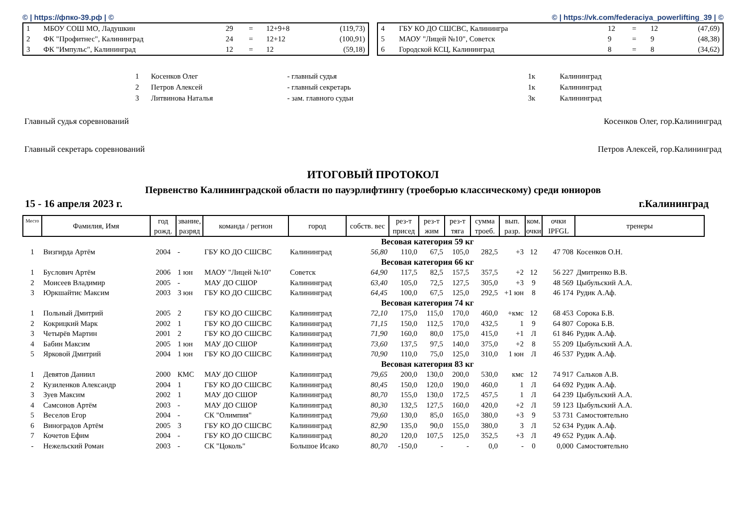© | https://фпко-39.рф | © © | https://vk.com/federaciya_powerlifting_39 | ©
| 1 | МБОУ СОШ МО, Ладушкин | 29 | = | 12+9+8 | (119,73) |
| 2 | ФК "Профитнес", Калининград | 24 | = | 12+12 | (100,91) |
| 3 | ФК "Импульс", Калининград | 12 | = | 12 | (59,18) |
| 4 | ГБУ КО ДО СШСВС, Калинингра | 12 | = | 12 | (47,69) |
| 5 | МАОУ "Лицей №10", Советск | 9 | = | 9 | (48,38) |
| 6 | Городской КСЦ, Калининград | 8 | = | 8 | (34,62) |
| 1 | Косенков Олег | - главный судья | 1к | Калининград |
| 2 | Петров Алексей | - главный секретарь | 1к | Калининград |
| 3 | Литвинова Наталья | - зам. главного судьи | 3к | Калининград |
Главный судья соревнований Косенков Олег, гор.Калининград
Главный секретарь соревнований Петров Алексей, гор.Калининград
ИТОГОВЫЙ ПРОТОКОЛ
Первенство Калининградской области по пауэрлифтингу (троеборью классическому) среди юниоров
15 - 16 апреля 2023 г. г.Калининград
| Место | Фамилия, Имя | год рожд. | звание, разряд | команда / регион | город | собств. вес | рез-т присед | рез-т жим | рез-т тяга | сумма троеб. | вып. разр. | ком. очки | очки IPFGL | тренеры |
| --- | --- | --- | --- | --- | --- | --- | --- | --- | --- | --- | --- | --- | --- | --- |
| Весовая категория 59 кг | | | | | | | | | | | | | | |
| 1 | Визгирда Артём | 2004 | - | ГБУ КО ДО СШСВС | Калининград | 56,80 | 110,0 | 67,5 | 105,0 | 282,5 | +3 | 12 | 47 708 | Косенков О.Н. |
| Весовая категория 66 кг | | | | | | | | | | | | | | |
| 1 | Буслович Артём | 2006 | 1 юн | МАОУ "Лицей №10" | Советск | 64,90 | 117,5 | 82,5 | 157,5 | 357,5 | +2 | 12 | 56 227 | Дмитренко В.В. |
| 2 | Моисеев Владимир | 2005 | - | МАУ ДО СШОР | Калининград | 63,40 | 105,0 | 72,5 | 127,5 | 305,0 | +3 | 9 | 48 569 | Цыбульский А.А. |
| 3 | Юркшайтис Максим | 2003 | 3 юн | ГБУ КО ДО СШСВС | Калининград | 64,45 | 100,0 | 67,5 | 125,0 | 292,5 | +1 юн | 8 | 46 174 | Рудик А.Аф. |
| Весовая категория 74 кг | | | | | | | | | | | | | | |
| 1 | Польный Дмитрий | 2005 | 2 | ГБУ КО ДО СШСВС | Калининград | 72,10 | 175,0 | 115,0 | 170,0 | 460,0 | +кмс | 12 | 68 453 | Сорока Б.В. |
| 2 | Кокрицкий Марк | 2002 | 1 | ГБУ КО ДО СШСВС | Калининград | 71,15 | 150,0 | 112,5 | 170,0 | 432,5 | 1 | 9 | 64 807 | Сорока Б.В. |
| 3 | Четырёв Мартин | 2001 | 2 | ГБУ КО ДО СШСВС | Калининград | 71,90 | 160,0 | 80,0 | 175,0 | 415,0 | +1 | Л | 61 846 | Рудик А.Аф. |
| 4 | Бабин Максим | 2005 | 1 юн | МАУ ДО СШОР | Калининград | 73,60 | 137,5 | 97,5 | 140,0 | 375,0 | +2 | 8 | 55 209 | Цыбульский А.А. |
| 5 | Ярковой Дмитрий | 2004 | 1 юн | ГБУ КО ДО СШСВС | Калининград | 70,90 | 110,0 | 75,0 | 125,0 | 310,0 | 1 юн | Л | 46 537 | Рудик А.Аф. |
| Весовая категория 83 кг | | | | | | | | | | | | | | |
| 1 | Девятов Даниил | 2000 | КМС | МАУ ДО СШОР | Калининград | 79,65 | 200,0 | 130,0 | 200,0 | 530,0 | кмс | 12 | 74 917 | Сальков А.В. |
| 2 | Кузиленков Александр | 2004 | 1 | ГБУ КО ДО СШСВС | Калининград | 80,45 | 150,0 | 120,0 | 190,0 | 460,0 | 1 | Л | 64 692 | Рудик А.Аф. |
| 3 | Зуев Максим | 2002 | 1 | МАУ ДО СШОР | Калининград | 80,70 | 155,0 | 130,0 | 172,5 | 457,5 | 1 | Л | 64 239 | Цыбульский А.А. |
| 4 | Самсонов Артём | 2003 | - | МАУ ДО СШОР | Калининград | 80,30 | 132,5 | 127,5 | 160,0 | 420,0 | +2 | Л | 59 123 | Цыбульский А.А. |
| 5 | Веселов Егор | 2004 | - | СК "Олимпия" | Калининград | 79,60 | 130,0 | 85,0 | 165,0 | 380,0 | +3 | 9 | 53 731 | Самостоятельно |
| 6 | Виноградов Артём | 2005 | 3 | ГБУ КО ДО СШСВС | Калининград | 82,90 | 135,0 | 90,0 | 155,0 | 380,0 | 3 | Л | 52 634 | Рудик А.Аф. |
| 7 | Кочетов Ефим | 2004 | - | ГБУ КО ДО СШСВС | Калининград | 80,20 | 120,0 | 107,5 | 125,0 | 352,5 | +3 | Л | 49 652 | Рудик А.Аф. |
| - | Нежельский Роман | 2003 | - | СК "Цоколь" | Большое Исако | 80,70 | -150,0 | - | - | 0,0 | - | 0 | 0,000 | Самостоятельно |